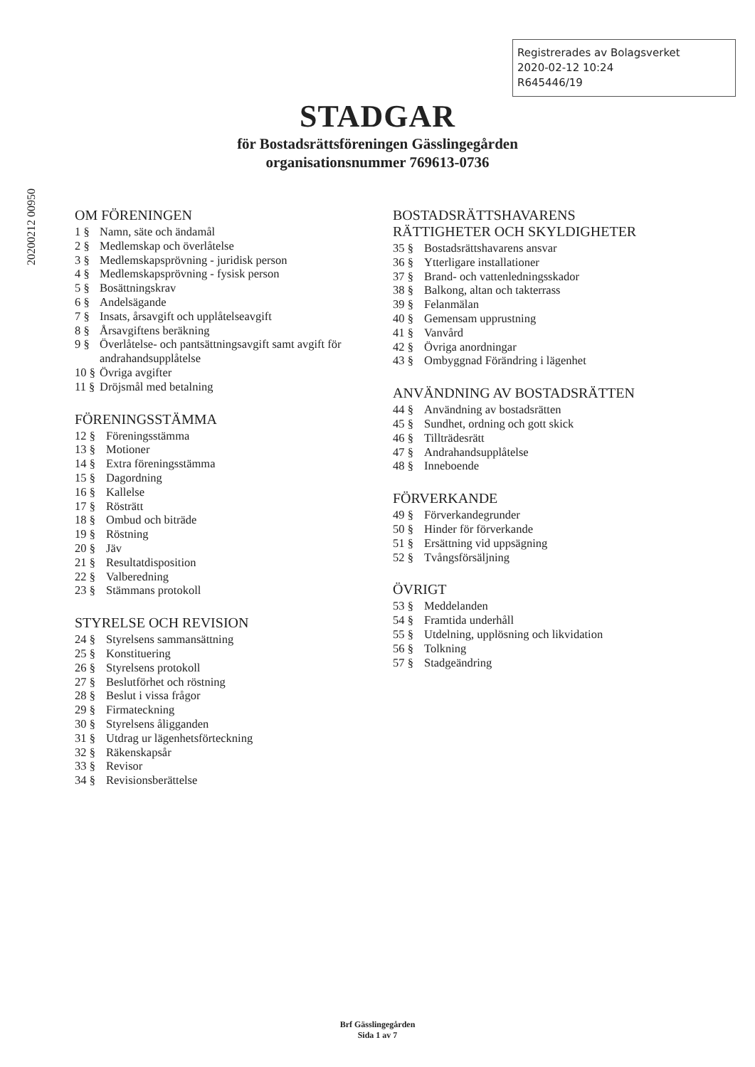Registrerades av Bolagsverket
2020-02-12 10:24
R645446/19
20200212 00950
STADGAR
för Bostadsrättsföreningen Gässlingegården
organisationsnummer 769613-0736
OM FÖRENINGEN
1 § Namn, säte och ändamål
2 § Medlemskap och överlåtelse
3 § Medlemskapsprövning - juridisk person
4 § Medlemskapsprövning - fysisk person
5 § Bosättningskrav
6 § Andelsägande
7 § Insats, årsavgift och upplåtelseavgift
8 § Årsavgiftens beräkning
9 § Överlåtelse- och pantsättningsavgift samt avgift för andrahandsupplåtelse
10 § Övriga avgifter
11 § Dröjsmål med betalning
FÖRENINGSSTÄMMA
12 § Föreningsstämma
13 § Motioner
14 § Extra föreningsstämma
15 § Dagordning
16 § Kallelse
17 § Rösträtt
18 § Ombud och biträde
19 § Röstning
20 § Jäv
21 § Resultatdisposition
22 § Valberedning
23 § Stämmans protokoll
STYRELSE OCH REVISION
24 § Styrelsens sammansättning
25 § Konstituering
26 § Styrelsens protokoll
27 § Beslutförhet och röstning
28 § Beslut i vissa frågor
29 § Firmateckning
30 § Styrelsens åligganden
31 § Utdrag ur lägenhetsförteckning
32 § Räkenskapsår
33 § Revisor
34 § Revisionsberättelse
BOSTADSRÄTTSHAVARENS
RÄTTIGHETER OCH SKYLDIGHETER
35 § Bostadsrättshavarens ansvar
36 § Ytterligare installationer
37 § Brand- och vattenledningsskador
38 § Balkong, altan och takterrass
39 § Felanmälan
40 § Gemensam upprustning
41 § Vanvård
42 § Övriga anordningar
43 § Ombyggnad Förändring i lägenhet
ANVÄNDNING AV BOSTADSRÄTTEN
44 § Användning av bostadsrätten
45 § Sundhet, ordning och gott skick
46 § Tillträdesrätt
47 § Andrahandsupplåtelse
48 § Inneboende
FÖRVERKANDE
49 § Förverkandegrunder
50 § Hinder för förverkande
51 § Ersättning vid uppsägning
52 § Tvångsförsäljning
ÖVRIGT
53 § Meddelanden
54 § Framtida underhåll
55 § Utdelning, upplösning och likvidation
56 § Tolkning
57 § Stadgeändring
Brf Gässlingegården
Sida 1 av 7